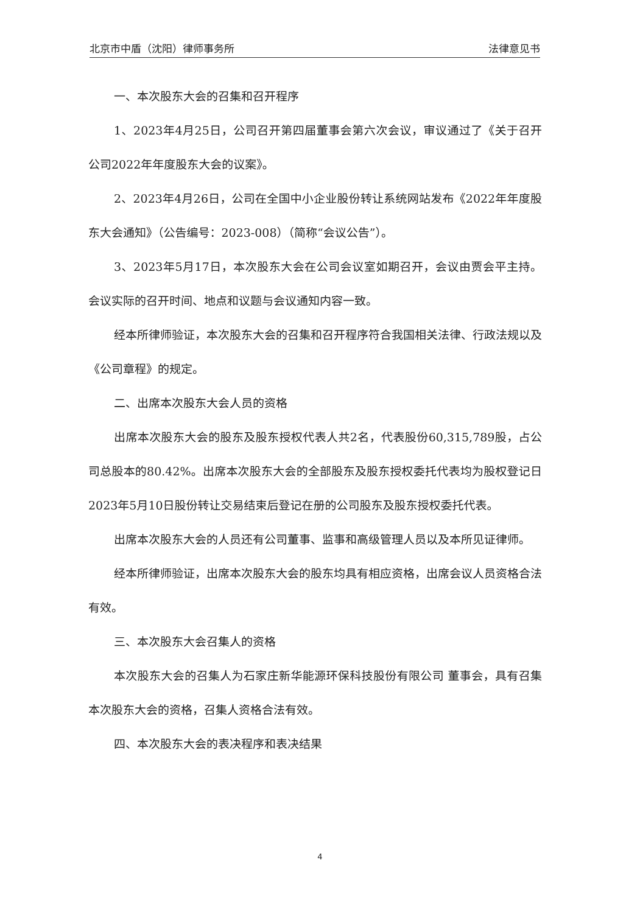北京市中盾（沈阳）律师事务所 法律意见书
一、本次股东大会的召集和召开程序
1、2023年4月25日，公司召开第四届董事会第六次会议，审议通过了《关于召开公司2022年年度股东大会的议案》。
2、2023年4月26日，公司在全国中小企业股份转让系统网站发布《2022年年度股东大会通知》（公告编号：2023-008）（简称“会议公告”）。
3、2023年5月17日，本次股东大会在公司会议室如期召开，会议由贾会平主持。会议实际的召开时间、地点和议题与会议通知内容一致。
经本所律师验证，本次股东大会的召集和召开程序符合我国相关法律、行政法规以及《公司章程》的规定。
二、出席本次股东大会人员的资格
出席本次股东大会的股东及股东授权代表人共2名，代表股份60,315,789股，占公司总股本的80.42%。出席本次股东大会的全部股东及股东授权委托代表均为股权登记日2023年5月10日股份转让交易结束后登记在册的公司股东及股东授权委托代表。
出席本次股东大会的人员还有公司董事、监事和高级管理人员以及本所见证律师。
经本所律师验证，出席本次股东大会的股东均具有相应资格，出席会议人员资格合法有效。
三、本次股东大会召集人的资格
本次股东大会的召集人为石家庄新华能源环保科技股份有限公司 董事会，具有召集本次股东大会的资格，召集人资格合法有效。
四、本次股东大会的表决程序和表决结果
4